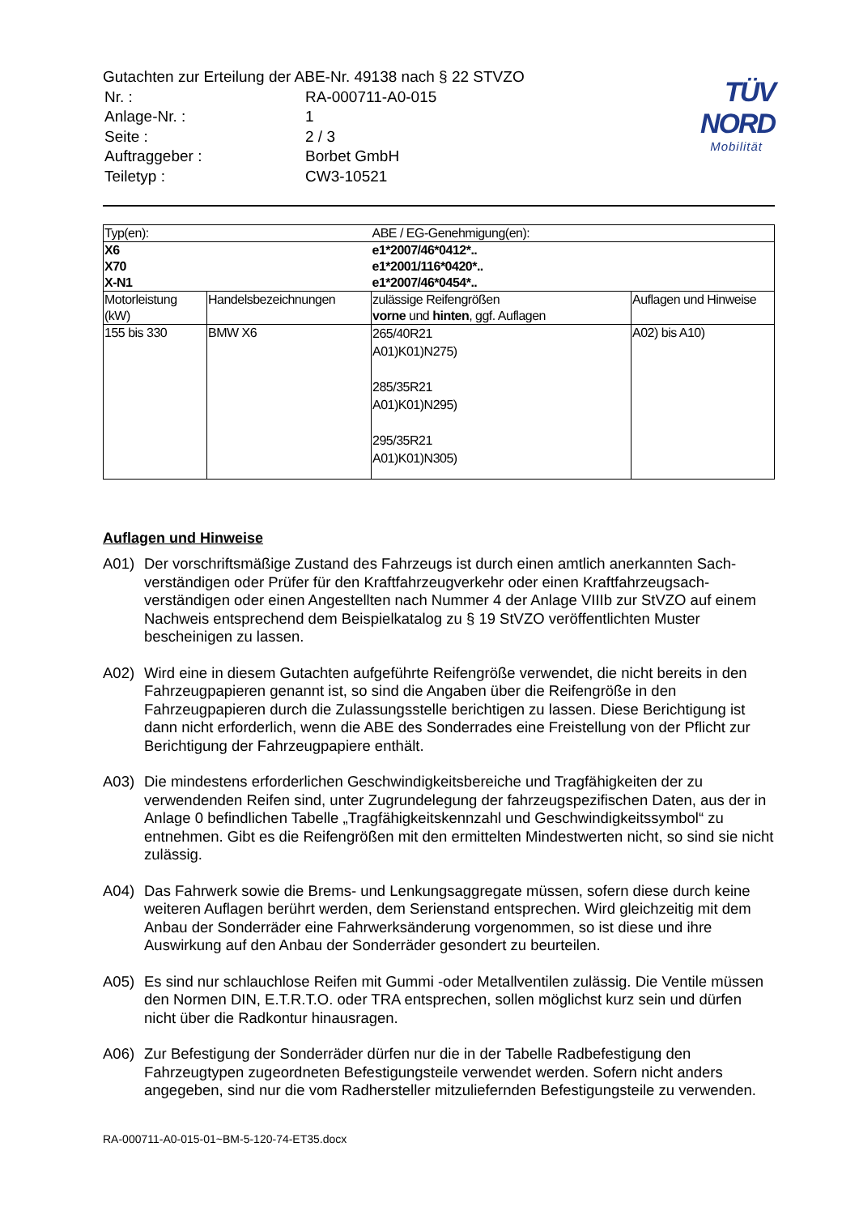Gutachten zur Erteilung der ABE-Nr. 49138 nach § 22 STVZO
| Nr. : | RA-000711-A0-015 |
| Anlage-Nr. : | 1 |
| Seite : | 2 / 3 |
| Auftraggeber : | Borbet GmbH |
| Teiletyp : | CW3-10521 |
TÜV NORD
Mobilität
| Typ(en): | | ABE / EG-Genehmigung(en): | |
| X6 X70 X-N1 | | e1*2007/46*0412*.. e1*2001/116*0420*.. e1*2007/46*0454*.. | |
| Motorleistung (kW) | Handelsbezeichnungen | zulässige Reifengrößen vorne und hinten , ggf. Auflagen | Auflagen und Hinweise |
| 155 bis 330 | BMW X6 | 265/40R21 A01)K01)N275) 285/35R21 A01)K01)N295) 295/35R21 A01)K01)N305) | A02) bis A10) |
Auflagen und Hinweise
A01) Der vorschriftsmäßige Zustand des Fahrzeugs ist durch einen amtlich anerkannten Sach-verständigen oder Prüfer für den Kraftfahrzeugverkehr oder einen Kraftfahrzeugsach-verständigen oder einen Angestellten nach Nummer 4 der Anlage VIIIb zur StVZO auf einem Nachweis entsprechend dem Beispielkatalog zu § 19 StVZO veröffentlichten Muster bescheinigen zu lassen.
A02) Wird eine in diesem Gutachten aufgeführte Reifengröße verwendet, die nicht bereits in den Fahrzeugpapieren genannt ist, so sind die Angaben über die Reifengröße in den Fahrzeugpapieren durch die Zulassungsstelle berichtigen zu lassen. Diese Berichtigung ist dann nicht erforderlich, wenn die ABE des Sonderrades eine Freistellung von der Pflicht zur Berichtigung der Fahrzeugpapiere enthält.
A03) Die mindestens erforderlichen Geschwindigkeitsbereiche und Tragfähigkeiten der zu verwendenden Reifen sind, unter Zugrundelegung der fahrzeugspezifischen Daten, aus der in Anlage 0 befindlichen Tabelle „Tragfähigkeitskennzahl und Geschwindigkeitssymbol“ zu entnehmen. Gibt es die Reifengrößen mit den ermittelten Mindestwerten nicht, so sind sie nicht zulässig.
A04) Das Fahrwerk sowie die Brems- und Lenkungsaggregate müssen, sofern diese durch keine weiteren Auflagen berührt werden, dem Serienstand entsprechen. Wird gleichzeitig mit dem Anbau der Sonderräder eine Fahrwerksänderung vorgenommen, so ist diese und ihre Auswirkung auf den Anbau der Sonderräder gesondert zu beurteilen.
A05) Es sind nur schlauchlose Reifen mit Gummi -oder Metallventilen zulässig. Die Ventile müssen den Normen DIN, E.T.R.T.O. oder TRA entsprechen, sollen möglichst kurz sein und dürfen nicht über die Radkontur hinausragen.
A06) Zur Befestigung der Sonderräder dürfen nur die in der Tabelle Radbefestigung den Fahrzeugtypen zugeordneten Befestigungsteile verwendet werden. Sofern nicht anders angegeben, sind nur die vom Radhersteller mitzuliefernden Befestigungsteile zu verwenden.
RA-000711-A0-015-01~BM-5-120-74-ET35.docx